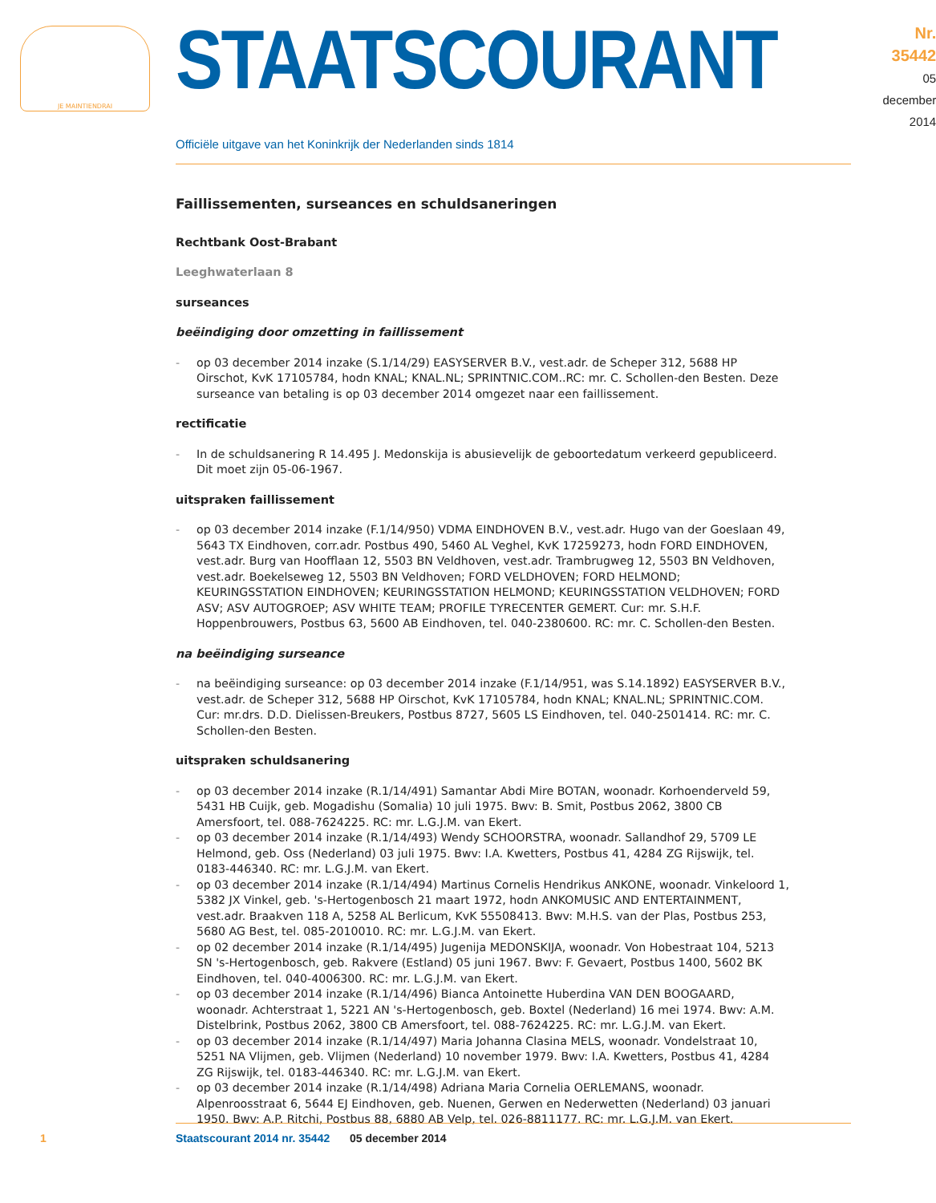JE MAINTIENDRAI
STAATSCOURANT
Nr. 35442
05 december
2014
Officiële uitgave van het Koninkrijk der Nederlanden sinds 1814
Faillissementen, surseances en schuldsaneringen
Rechtbank Oost-Brabant
Leeghwaterlaan 8
surseances
beëindiging door omzetting in faillissement
- op 03 december 2014 inzake (S.1/14/29) EASYSERVER B.V., vest.adr. de Scheper 312, 5688 HP Oirschot, KvK 17105784, hodn KNAL; KNAL.NL; SPRINTNIC.COM..RC: mr. C. Schollen-den Besten. Deze surseance van betaling is op 03 december 2014 omgezet naar een faillissement.
rectificatie
- In de schuldsanering R 14.495 J. Medonskija is abusievelijk de geboortedatum verkeerd gepubliceerd. Dit moet zijn 05-06-1967.
uitspraken faillissement
- op 03 december 2014 inzake (F.1/14/950) VDMA EINDHOVEN B.V., vest.adr. Hugo van der Goeslaan 49, 5643 TX Eindhoven, corr.adr. Postbus 490, 5460 AL Veghel, KvK 17259273, hodn FORD EINDHOVEN, vest.adr. Burg van Hoofflaan 12, 5503 BN Veldhoven, vest.adr. Trambrugweg 12, 5503 BN Veldhoven, vest.adr. Boekelseweg 12, 5503 BN Veldhoven; FORD VELDHOVEN; FORD HELMOND; KEURINGSSTATION EINDHOVEN; KEURINGSSTATION HELMOND; KEURINGSSTATION VELDHOVEN; FORD ASV; ASV AUTOGROEP; ASV WHITE TEAM; PROFILE TYRECENTER GEMERT. Cur: mr. S.H.F. Hoppenbrouwers, Postbus 63, 5600 AB Eindhoven, tel. 040-2380600. RC: mr. C. Schollen-den Besten.
na beëindiging surseance
- na beëindiging surseance: op 03 december 2014 inzake (F.1/14/951, was S.14.1892) EASYSERVER B.V., vest.adr. de Scheper 312, 5688 HP Oirschot, KvK 17105784, hodn KNAL; KNAL.NL; SPRINTNIC.COM. Cur: mr.drs. D.D. Dielissen-Breukers, Postbus 8727, 5605 LS Eindhoven, tel. 040-2501414. RC: mr. C. Schollen-den Besten.
uitspraken schuldsanering
- op 03 december 2014 inzake (R.1/14/491) Samantar Abdi Mire BOTAN, woonadr. Korhoenderveld 59, 5431 HB Cuijk, geb. Mogadishu (Somalia) 10 juli 1975. Bwv: B. Smit, Postbus 2062, 3800 CB Amersfoort, tel. 088-7624225. RC: mr. L.G.J.M. van Ekert.
- op 03 december 2014 inzake (R.1/14/493) Wendy SCHOORSTRA, woonadr. Sallandhof 29, 5709 LE Helmond, geb. Oss (Nederland) 03 juli 1975. Bwv: I.A. Kwetters, Postbus 41, 4284 ZG Rijswijk, tel. 0183-446340. RC: mr. L.G.J.M. van Ekert.
- op 03 december 2014 inzake (R.1/14/494) Martinus Cornelis Hendrikus ANKONE, woonadr. Vinkeloord 1, 5382 JX Vinkel, geb. 's-Hertogenbosch 21 maart 1972, hodn ANKOMUSIC AND ENTERTAINMENT, vest.adr. Braakven 118 A, 5258 AL Berlicum, KvK 55508413. Bwv: M.H.S. van der Plas, Postbus 253, 5680 AG Best, tel. 085-2010010. RC: mr. L.G.J.M. van Ekert.
- op 02 december 2014 inzake (R.1/14/495) Jugenija MEDONSKIJA, woonadr. Von Hobestraat 104, 5213 SN 's-Hertogenbosch, geb. Rakvere (Estland) 05 juni 1967. Bwv: F. Gevaert, Postbus 1400, 5602 BK Eindhoven, tel. 040-4006300. RC: mr. L.G.J.M. van Ekert.
- op 03 december 2014 inzake (R.1/14/496) Bianca Antoinette Huberdina VAN DEN BOOGAARD, woonadr. Achterstraat 1, 5221 AN 's-Hertogenbosch, geb. Boxtel (Nederland) 16 mei 1974. Bwv: A.M. Distelbrink, Postbus 2062, 3800 CB Amersfoort, tel. 088-7624225. RC: mr. L.G.J.M. van Ekert.
- op 03 december 2014 inzake (R.1/14/497) Maria Johanna Clasina MELS, woonadr. Vondelstraat 10, 5251 NA Vlijmen, geb. Vlijmen (Nederland) 10 november 1979. Bwv: I.A. Kwetters, Postbus 41, 4284 ZG Rijswijk, tel. 0183-446340. RC: mr. L.G.J.M. van Ekert.
- op 03 december 2014 inzake (R.1/14/498) Adriana Maria Cornelia OERLEMANS, woonadr. Alpenroosstraat 6, 5644 EJ Eindhoven, geb. Nuenen, Gerwen en Nederwetten (Nederland) 03 januari 1950. Bwv: A.P. Ritchi, Postbus 88, 6880 AB Velp, tel. 026-8811177. RC: mr. L.G.J.M. van Ekert.
1 Staatscourant 2014 nr. 35442 05 december 2014